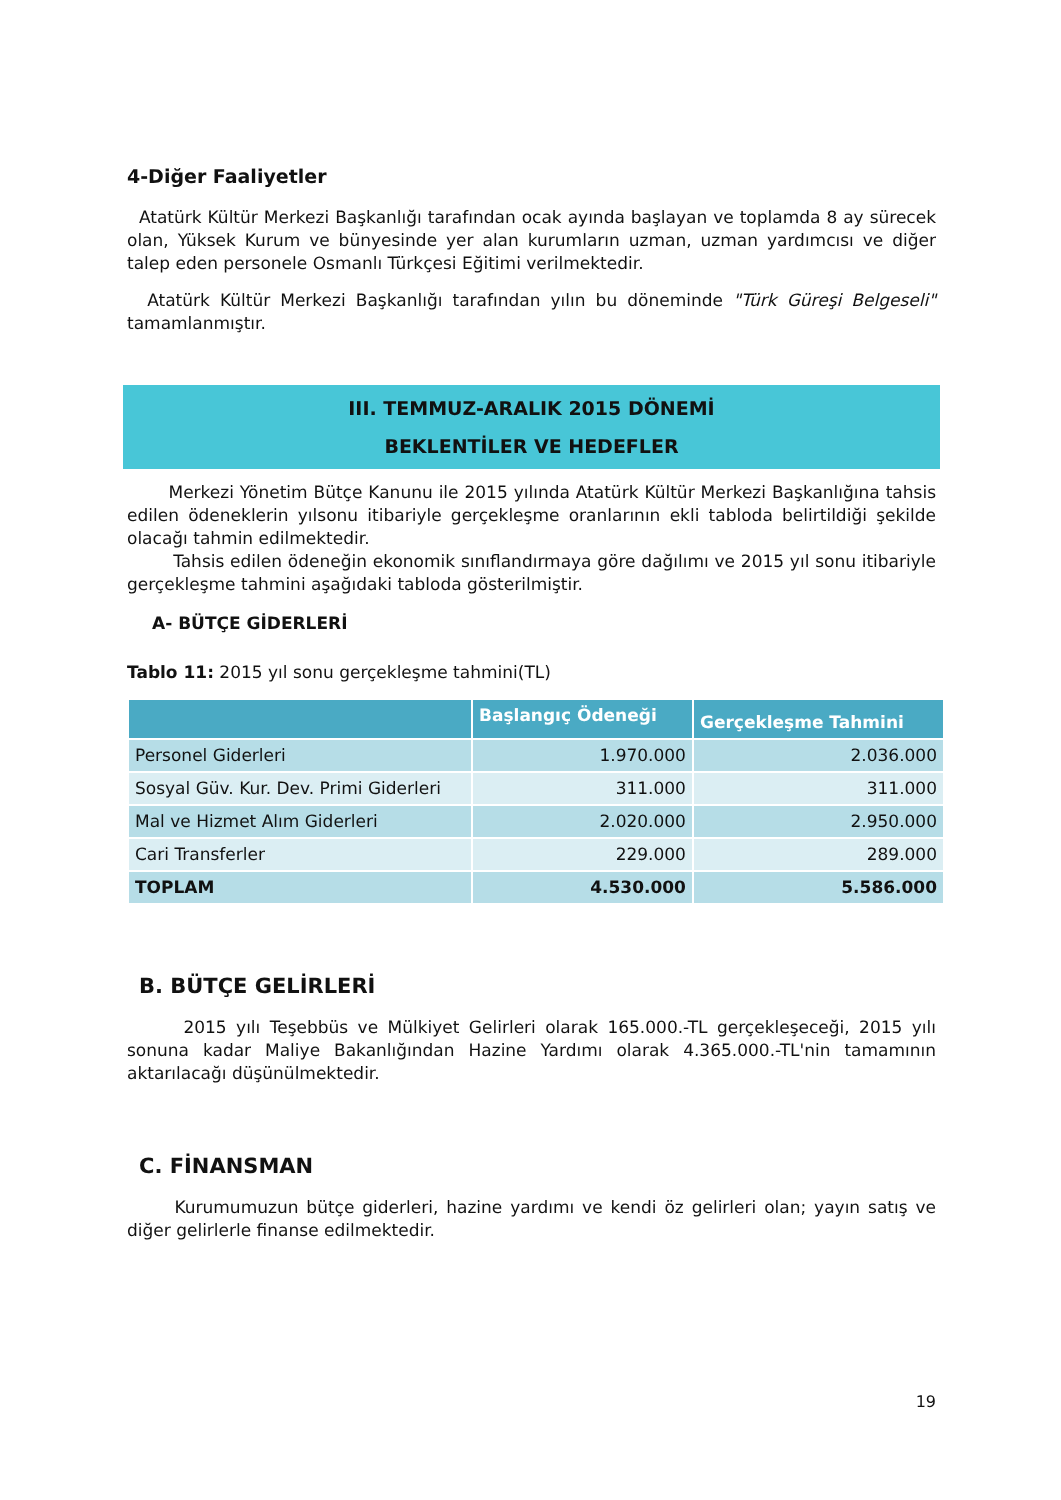4-Diğer Faaliyetler
Atatürk Kültür Merkezi Başkanlığı tarafından ocak ayında başlayan ve toplamda 8 ay sürecek olan, Yüksek Kurum ve bünyesinde yer alan kurumların uzman, uzman yardımcısı ve diğer talep eden personele Osmanlı Türkçesi Eğitimi verilmektedir.
Atatürk Kültür Merkezi Başkanlığı tarafından yılın bu döneminde "Türk Güreşi Belgeseli" tamamlanmıştır.
III. TEMMUZ-ARALIK 2015 DÖNEMİ
BEKLENTİLER VE HEDEFLER
Merkezi Yönetim Bütçe Kanunu ile 2015 yılında Atatürk Kültür Merkezi Başkanlığına tahsis edilen ödeneklerin yılsonu itibariyle gerçekleşme oranlarının ekli tabloda belirtildiği şekilde olacağı tahmin edilmektedir.
Tahsis edilen ödeneğin ekonomik sınıflandırmaya göre dağılımı ve 2015 yıl sonu itibariyle gerçekleşme tahmini aşağıdaki tabloda gösterilmiştir.
A- BÜTÇE GİDERLERİ
Tablo 11: 2015 yıl sonu gerçekleşme tahmini(TL)
| | Başlangıç Ödeneği | Gerçekleşme Tahmini |
| --- | --- | --- |
| Personel Giderleri | 1.970.000 | 2.036.000 |
| Sosyal Güv. Kur. Dev. Primi Giderleri | 311.000 | 311.000 |
| Mal ve Hizmet Alım Giderleri | 2.020.000 | 2.950.000 |
| Cari Transferler | 229.000 | 289.000 |
| TOPLAM | 4.530.000 | 5.586.000 |
B. BÜTÇE GELİRLERİ
2015 yılı Teşebbüs ve Mülkiyet Gelirleri olarak 165.000.-TL gerçekleşeceği, 2015 yılı sonuna kadar Maliye Bakanlığından Hazine Yardımı olarak 4.365.000.-TL'nin tamamının aktarılacağı düşünülmektedir.
C. FİNANSMAN
Kurumumuzun bütçe giderleri, hazine yardımı ve kendi öz gelirleri olan; yayın satış ve diğer gelirlerle finanse edilmektedir.
19